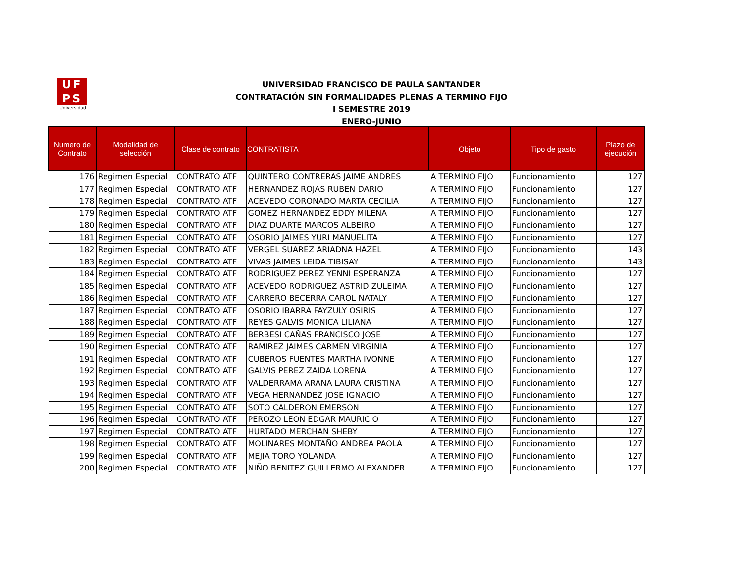UF
PS
Universidad
UNIVERSIDAD FRANCISCO DE PAULA SANTANDER
CONTRATACIÓN SIN FORMALIDADES PLENAS A TERMINO FIJO
I SEMESTRE 2019
ENERO-JUNIO
| Numero de Contrato | Modalidad de selección | Clase de contrato | CONTRATISTA | Objeto | Tipo de gasto | Plazo de ejecución |
| --- | --- | --- | --- | --- | --- | --- |
| 176 | Regimen Especial | CONTRATO ATF | QUINTERO CONTRERAS JAIME ANDRES | A TERMINO FIJO | Funcionamiento | 127 |
| 177 | Regimen Especial | CONTRATO ATF | HERNANDEZ ROJAS RUBEN DARIO | A TERMINO FIJO | Funcionamiento | 127 |
| 178 | Regimen Especial | CONTRATO ATF | ACEVEDO CORONADO MARTA CECILIA | A TERMINO FIJO | Funcionamiento | 127 |
| 179 | Regimen Especial | CONTRATO ATF | GOMEZ HERNANDEZ EDDY MILENA | A TERMINO FIJO | Funcionamiento | 127 |
| 180 | Regimen Especial | CONTRATO ATF | DIAZ DUARTE MARCOS ALBEIRO | A TERMINO FIJO | Funcionamiento | 127 |
| 181 | Regimen Especial | CONTRATO ATF | OSORIO JAIMES YURI MANUELITA | A TERMINO FIJO | Funcionamiento | 127 |
| 182 | Regimen Especial | CONTRATO ATF | VERGEL SUAREZ ARIADNA HAZEL | A TERMINO FIJO | Funcionamiento | 143 |
| 183 | Regimen Especial | CONTRATO ATF | VIVAS JAIMES LEIDA TIBISAY | A TERMINO FIJO | Funcionamiento | 143 |
| 184 | Regimen Especial | CONTRATO ATF | RODRIGUEZ PEREZ YENNI ESPERANZA | A TERMINO FIJO | Funcionamiento | 127 |
| 185 | Regimen Especial | CONTRATO ATF | ACEVEDO RODRIGUEZ ASTRID ZULEIMA | A TERMINO FIJO | Funcionamiento | 127 |
| 186 | Regimen Especial | CONTRATO ATF | CARRERO BECERRA CAROL NATALY | A TERMINO FIJO | Funcionamiento | 127 |
| 187 | Regimen Especial | CONTRATO ATF | OSORIO IBARRA FAYZULY OSIRIS | A TERMINO FIJO | Funcionamiento | 127 |
| 188 | Regimen Especial | CONTRATO ATF | REYES GALVIS MONICA LILIANA | A TERMINO FIJO | Funcionamiento | 127 |
| 189 | Regimen Especial | CONTRATO ATF | BERBESI CAÑAS FRANCISCO JOSE | A TERMINO FIJO | Funcionamiento | 127 |
| 190 | Regimen Especial | CONTRATO ATF | RAMIREZ JAIMES CARMEN VIRGINIA | A TERMINO FIJO | Funcionamiento | 127 |
| 191 | Regimen Especial | CONTRATO ATF | CUBEROS FUENTES MARTHA IVONNE | A TERMINO FIJO | Funcionamiento | 127 |
| 192 | Regimen Especial | CONTRATO ATF | GALVIS PEREZ ZAIDA LORENA | A TERMINO FIJO | Funcionamiento | 127 |
| 193 | Regimen Especial | CONTRATO ATF | VALDERRAMA ARANA LAURA CRISTINA | A TERMINO FIJO | Funcionamiento | 127 |
| 194 | Regimen Especial | CONTRATO ATF | VEGA HERNANDEZ JOSE IGNACIO | A TERMINO FIJO | Funcionamiento | 127 |
| 195 | Regimen Especial | CONTRATO ATF | SOTO CALDERON EMERSON | A TERMINO FIJO | Funcionamiento | 127 |
| 196 | Regimen Especial | CONTRATO ATF | PEROZO LEON EDGAR MAURICIO | A TERMINO FIJO | Funcionamiento | 127 |
| 197 | Regimen Especial | CONTRATO ATF | HURTADO MERCHAN SHEBY | A TERMINO FIJO | Funcionamiento | 127 |
| 198 | Regimen Especial | CONTRATO ATF | MOLINARES MONTAÑO ANDREA PAOLA | A TERMINO FIJO | Funcionamiento | 127 |
| 199 | Regimen Especial | CONTRATO ATF | MEJIA TORO YOLANDA | A TERMINO FIJO | Funcionamiento | 127 |
| 200 | Regimen Especial | CONTRATO ATF | NIÑO BENITEZ GUILLERMO ALEXANDER | A TERMINO FIJO | Funcionamiento | 127 |